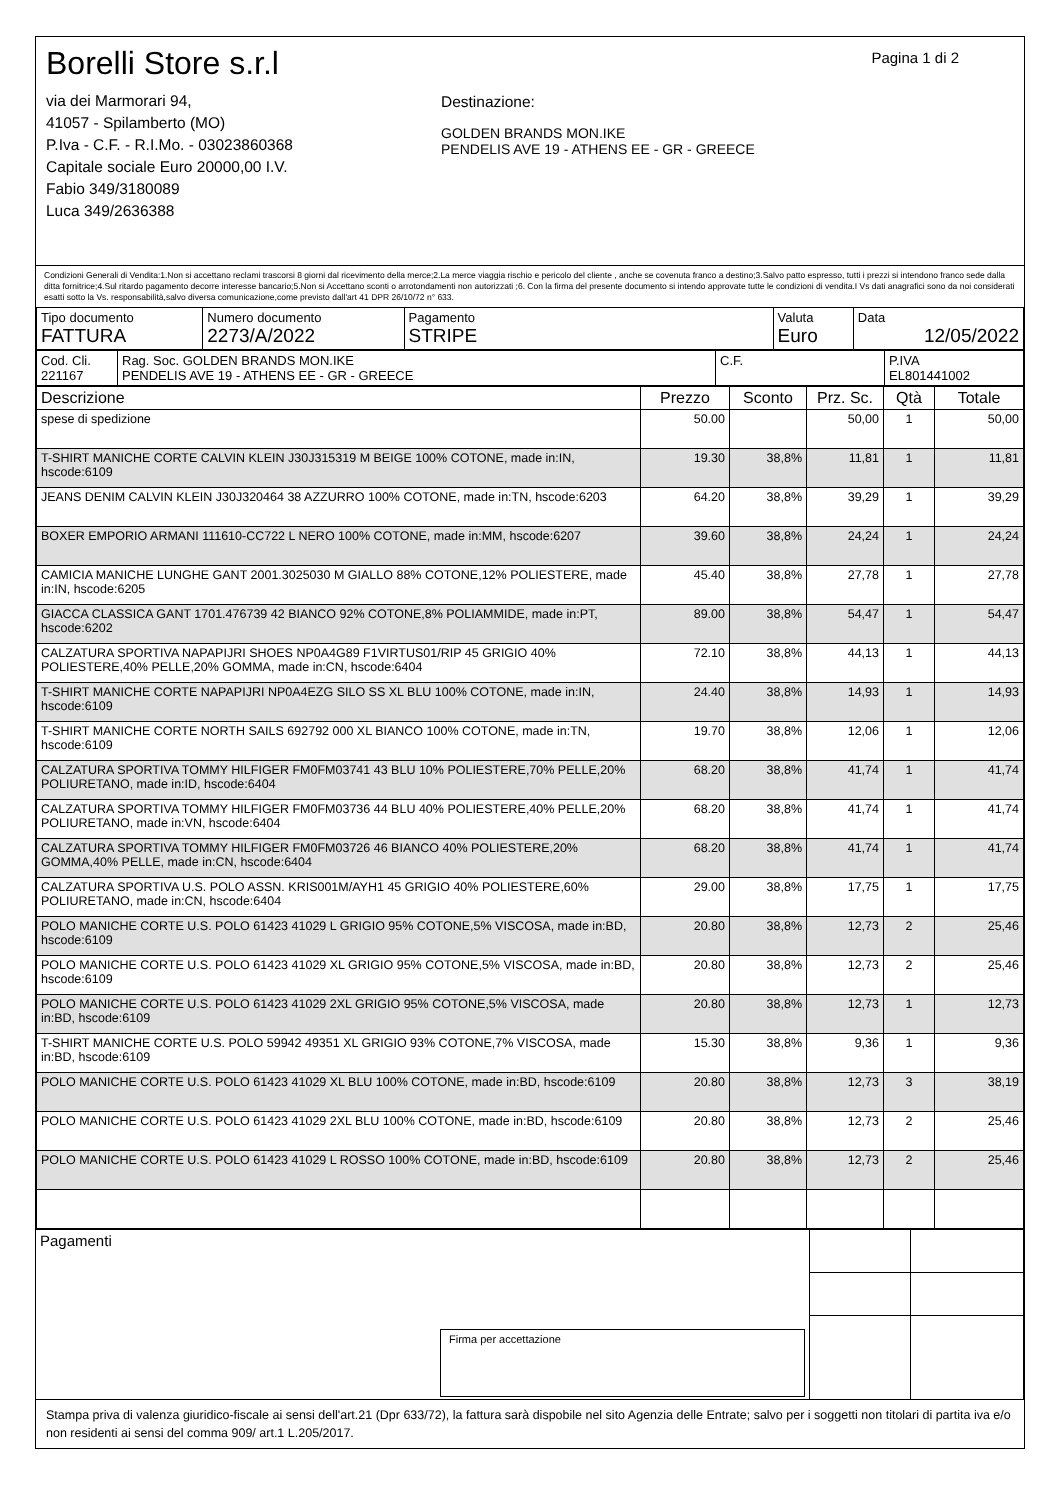Borelli Store s.r.l
via dei Marmorari 94,
41057 - Spilamberto (MO)
P.Iva - C.F. - R.I.Mo. - 03023860368
Capitale sociale Euro 20000,00 I.V.
Fabio 349/3180089
Luca 349/2636388
Destinazione:
GOLDEN BRANDS MON.IKE
PENDELIS AVE 19 - ATHENS EE - GR - GREECE
Pagina 1 di 2
Condizioni Generali di Vendita:1.Non si accettano reclami trascorsi 8 giorni dal ricevimento della merce;2.La merce viaggia rischio e pericolo del cliente , anche se covenuta franco a destino;3.Salvo patto espresso, tutti i prezzi si intendono franco sede dalla ditta fornitrice;4.Sul ritardo pagamento decorre interesse bancario;5.Non si Accettano sconti o arrotondamenti non autorizzati ;6. Con la firma del presente documento si intendo approvate tutte le condizioni di vendita.I Vs dati anagrafici sono da noi considerati esatti sotto la Vs. responsabilità,salvo diversa comunicazione,come previsto dall'art 41 DPR 26/10/72 n° 633.
| Tipo documento FATTURA | Numero documento 2273/A/2022 | Pagamento STRIPE | Valuta Euro | Data 12/05/2022 |
| Cod. Cli. 221167 | Rag. Soc. GOLDEN BRANDS MON.IKE PENDELIS AVE 19 - ATHENS EE - GR - GREECE | C.F. | P.IVA EL801441002 |
| Descrizione | Prezzo | Sconto | Prz. Sc. | Qtà | Totale |
| --- | --- | --- | --- | --- | --- |
| spese di spedizione | 50.00 | | 50,00 | 1 | 50,00 |
| T-SHIRT MANICHE CORTE CALVIN KLEIN J30J315319 M BEIGE 100% COTONE, made in:IN, hscode:6109 | 19.30 | 38,8% | 11,81 | 1 | 11,81 |
| JEANS DENIM CALVIN KLEIN J30J320464 38 AZZURRO 100% COTONE, made in:TN, hscode:6203 | 64.20 | 38,8% | 39,29 | 1 | 39,29 |
| BOXER EMPORIO ARMANI 111610-CC722 L NERO 100% COTONE, made in:MM, hscode:6207 | 39.60 | 38,8% | 24,24 | 1 | 24,24 |
| CAMICIA MANICHE LUNGHE GANT 2001.3025030 M GIALLO 88% COTONE,12% POLIESTERE, made in:IN, hscode:6205 | 45.40 | 38,8% | 27,78 | 1 | 27,78 |
| GIACCA CLASSICA GANT 1701.476739 42 BIANCO 92% COTONE,8% POLIAMMIDE, made in:PT, hscode:6202 | 89.00 | 38,8% | 54,47 | 1 | 54,47 |
| CALZATURA SPORTIVA NAPAPIJRI SHOES NP0A4G89 F1VIRTUS01/RIP 45 GRIGIO 40% POLIESTERE,40% PELLE,20% GOMMA, made in:CN, hscode:6404 | 72.10 | 38,8% | 44,13 | 1 | 44,13 |
| T-SHIRT MANICHE CORTE NAPAPIJRI NP0A4EZG SILO SS XL BLU 100% COTONE, made in:IN, hscode:6109 | 24.40 | 38,8% | 14,93 | 1 | 14,93 |
| T-SHIRT MANICHE CORTE NORTH SAILS 692792 000 XL BIANCO 100% COTONE, made in:TN, hscode:6109 | 19.70 | 38,8% | 12,06 | 1 | 12,06 |
| CALZATURA SPORTIVA TOMMY HILFIGER FM0FM03741 43 BLU 10% POLIESTERE,70% PELLE,20% POLIURETANO, made in:ID, hscode:6404 | 68.20 | 38,8% | 41,74 | 1 | 41,74 |
| CALZATURA SPORTIVA TOMMY HILFIGER FM0FM03736 44 BLU 40% POLIESTERE,40% PELLE,20% POLIURETANO, made in:VN, hscode:6404 | 68.20 | 38,8% | 41,74 | 1 | 41,74 |
| CALZATURA SPORTIVA TOMMY HILFIGER FM0FM03726 46 BIANCO 40% POLIESTERE,20% GOMMA,40% PELLE, made in:CN, hscode:6404 | 68.20 | 38,8% | 41,74 | 1 | 41,74 |
| CALZATURA SPORTIVA U.S. POLO ASSN. KRIS001M/AYH1 45 GRIGIO 40% POLIESTERE,60% POLIURETANO, made in:CN, hscode:6404 | 29.00 | 38,8% | 17,75 | 1 | 17,75 |
| POLO MANICHE CORTE U.S. POLO 61423 41029 L GRIGIO 95% COTONE,5% VISCOSA, made in:BD, hscode:6109 | 20.80 | 38,8% | 12,73 | 2 | 25,46 |
| POLO MANICHE CORTE U.S. POLO 61423 41029 XL GRIGIO 95% COTONE,5% VISCOSA, made in:BD, hscode:6109 | 20.80 | 38,8% | 12,73 | 2 | 25,46 |
| POLO MANICHE CORTE U.S. POLO 61423 41029 2XL GRIGIO 95% COTONE,5% VISCOSA, made in:BD, hscode:6109 | 20.80 | 38,8% | 12,73 | 1 | 12,73 |
| T-SHIRT MANICHE CORTE U.S. POLO 59942 49351 XL GRIGIO 93% COTONE,7% VISCOSA, made in:BD, hscode:6109 | 15.30 | 38,8% | 9,36 | 1 | 9,36 |
| POLO MANICHE CORTE U.S. POLO 61423 41029 XL BLU 100% COTONE, made in:BD, hscode:6109 | 20.80 | 38,8% | 12,73 | 3 | 38,19 |
| POLO MANICHE CORTE U.S. POLO 61423 41029 2XL BLU 100% COTONE, made in:BD, hscode:6109 | 20.80 | 38,8% | 12,73 | 2 | 25,46 |
| POLO MANICHE CORTE U.S. POLO 61423 41029 L ROSSO 100% COTONE, made in:BD, hscode:6109 | 20.80 | 38,8% | 12,73 | 2 | 25,46 |
| Pagamenti Firma per accettazione | | |
Stampa priva di valenza giuridico-fiscale ai sensi dell'art.21 (Dpr 633/72), la fattura sarà dispobile nel sito Agenzia delle Entrate; salvo per i soggetti non titolari di partita iva e/o non residenti ai sensi del comma 909/ art.1 L.205/2017.